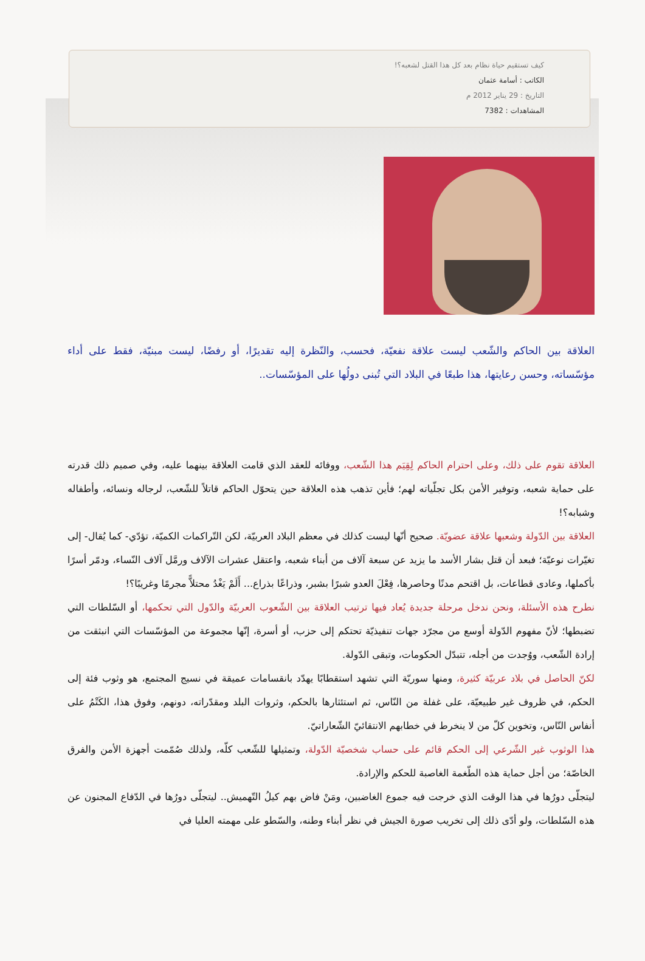كيف تستقيم حياة نظام بعد كل هذا القتل لشعبه؟!
الكاتب : أسامة عثمان
التاريخ : 29 يناير 2012 م
المشاهدات : 7382
العلاقة بين الحاكم والشّعب ليست علاقة نفعيّة، فحسب، والنّظرة إليه تقديرًا، أو رفضًا، ليست مبنيّة، فقط على أداء مؤسّساته، وحسن رعايتها، هذا طبعًا في البلاد التي تُبنى دولُها على المؤسّسات..
العلاقة تقوم على ذلك، وعلى احترام الحاكم لِقِيَم هذا الشّعب، ووفائه للعقد الذي قامت العلاقة بينهما عليه، وفي صميم ذلك قدرته على حماية شعبه، وتوفير الأمن بكل تجلّياته لهم؛ فأين تذهب هذه العلاقة حين يتحوّل الحاكم قاتلاً للشّعب، لرجاله ونسائه، وأطفاله وشبابه؟!
العلاقة بين الدّولة وشعبها علاقة عضويّة. صحيح أنّها ليست كذلك في معظم البلاد العربيّة، لكن التّراكمات الكميّة، تؤدّي- كما يُقال- إلى تغيّرات نوعيّة؛ فبعد أن قتل بشار الأسد ما يزيد عن سبعة آلاف من أبناء شعبه، واعتقل عشرات الآلاف ورمَّل آلاف النّساء، ودمّر أسرًا بأكملها، وعادى قطاعات، بل اقتحم مدنًا وحاصرها، فِعْلَ العدو شبرًا بشبر، وذراعًا بذراع... أَلَمْ يَغْدُ محتلاًّ مجرمًا وغريبًا؟!
نطرح هذه الأسئلة، ونحن ندخل مرحلة جديدة يُعاد فيها ترتيب العلاقة بين الشّعوب العربيّة والدّول التي تحكمها، أو السّلطات التي تضبطها؛ لأنّ مفهوم الدّولة أوسع من مجرّد جهات تنفيذيّة تحتكم إلى حزب، أو أسرة، إنّها مجموعة من المؤسّسات التي انبثقت من إرادة الشّعب، ووُجدت من أجله، تتبدّل الحكومات، وتبقى الدّولة.
لكنّ الحاصل في بلاد عربيّة كثيرة، ومنها سوريّة التي تشهد استقطابًا يهدّد بانقسامات عميقة في نسيج المجتمع، هو وثوب فئة إلى الحكم، في ظروف غير طبيعيّة، على غفلة من النّاس، ثم استئثارها بالحكم، وثروات البلد ومقدّراته، دونهم، وفوق هذا، الكَتْمُ على أنفاس النّاس، وتخوين كلّ من لا ينخرط في خطابهم الانتقائيّ الشّعاراتيّ.
هذا الوثوب غير الشّرعي إلى الحكم قائم على حساب شخصيّة الدّولة، وتمثيلها للشّعب كلّه، ولذلك صُمّمت أجهزة الأمن والفرق الخاصّة؛ من أجل حماية هذه الطّغمة الغاصبة للحكم والإرادة.
ليتجلّى دورُها في هذا الوقت الذي خرجت فيه جموع الغاضبين، ومَنْ فاض بهم كيلُ التّهميش.. ليتجلّى دورُها في الدّفاع المجنون عن هذه السّلطات، ولو أدّى ذلك إلى تخريب صورة الجيش في نظر أبناء وطنه، والسّطو على مهمته العليا في